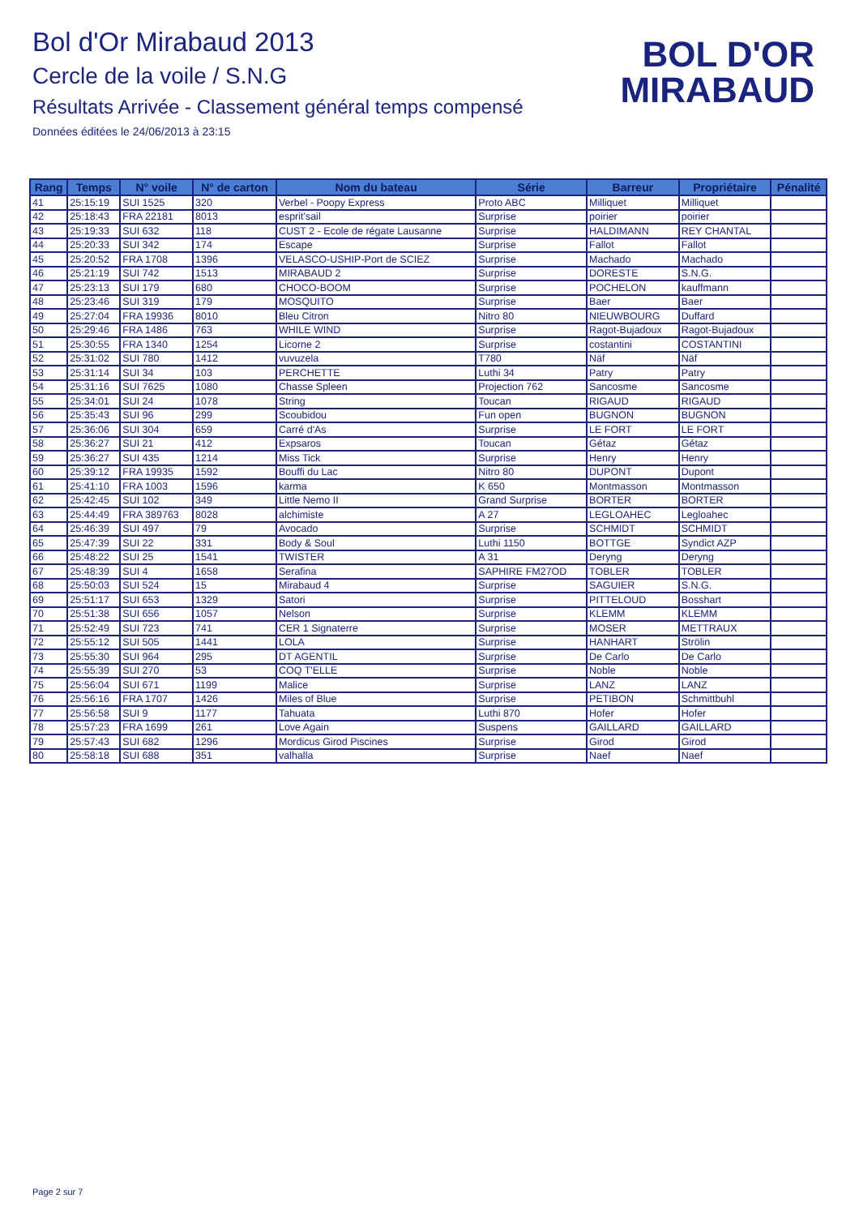Bol d'Or Mirabaud 2013
Cercle de la voile / S.N.G
Résultats Arrivée - Classement général temps compensé
Données éditées le 24/06/2013 à 23:15
BOL D'OR
MIRABAUD
| Rang | Temps | N° voile | N° de carton | Nom du bateau | Série | Barreur | Propriétaire | Pénalité |
| --- | --- | --- | --- | --- | --- | --- | --- | --- |
| 41 | 25:15:19 | SUI 1525 | 320 | Verbel - Poopy Express | Proto ABC | Milliquet | Milliquet | |
| 42 | 25:18:43 | FRA 22181 | 8013 | esprit'sail | Surprise | poirier | poirier | |
| 43 | 25:19:33 | SUI 632 | 118 | CUST 2 - Ecole de régate Lausanne | Surprise | HALDIMANN | REY CHANTAL | |
| 44 | 25:20:33 | SUI 342 | 174 | Escape | Surprise | Fallot | Fallot | |
| 45 | 25:20:52 | FRA 1708 | 1396 | VELASCO-USHIP-Port de SCIEZ | Surprise | Machado | Machado | |
| 46 | 25:21:19 | SUI 742 | 1513 | MIRABAUD 2 | Surprise | DORESTE | S.N.G. | |
| 47 | 25:23:13 | SUI 179 | 680 | CHOCO-BOOM | Surprise | POCHELON | kauffmann | |
| 48 | 25:23:46 | SUI 319 | 179 | MOSQUITO | Surprise | Baer | Baer | |
| 49 | 25:27:04 | FRA 19936 | 8010 | Bleu Citron | Nitro 80 | NIEUWBOURG | Duffard | |
| 50 | 25:29:46 | FRA 1486 | 763 | WHILE WIND | Surprise | Ragot-Bujadoux | Ragot-Bujadoux | |
| 51 | 25:30:55 | FRA 1340 | 1254 | Licorne 2 | Surprise | costantini | COSTANTINI | |
| 52 | 25:31:02 | SUI 780 | 1412 | vuvuzela | T780 | Näf | Näf | |
| 53 | 25:31:14 | SUI 34 | 103 | PERCHETTE | Luthi 34 | Patry | Patry | |
| 54 | 25:31:16 | SUI 7625 | 1080 | Chasse Spleen | Projection 762 | Sancosme | Sancosme | |
| 55 | 25:34:01 | SUI 24 | 1078 | String | Toucan | RIGAUD | RIGAUD | |
| 56 | 25:35:43 | SUI 96 | 299 | Scoubidou | Fun open | BUGNON | BUGNON | |
| 57 | 25:36:06 | SUI 304 | 659 | Carré d'As | Surprise | LE FORT | LE FORT | |
| 58 | 25:36:27 | SUI 21 | 412 | Expsaros | Toucan | Gétaz | Gétaz | |
| 59 | 25:36:27 | SUI 435 | 1214 | Miss Tick | Surprise | Henry | Henry | |
| 60 | 25:39:12 | FRA 19935 | 1592 | Bouffi du Lac | Nitro 80 | DUPONT | Dupont | |
| 61 | 25:41:10 | FRA 1003 | 1596 | karma | K 650 | Montmasson | Montmasson | |
| 62 | 25:42:45 | SUI 102 | 349 | Little Nemo II | Grand Surprise | BORTER | BORTER | |
| 63 | 25:44:49 | FRA 389763 | 8028 | alchimiste | A 27 | LEGLOAHEC | Legloahec | |
| 64 | 25:46:39 | SUI 497 | 79 | Avocado | Surprise | SCHMIDT | SCHMIDT | |
| 65 | 25:47:39 | SUI 22 | 331 | Body & Soul | Luthi 1150 | BOTTGE | Syndict AZP | |
| 66 | 25:48:22 | SUI 25 | 1541 | TWISTER | A 31 | Deryng | Deryng | |
| 67 | 25:48:39 | SUI 4 | 1658 | Serafina | SAPHIRE FM27OD | TOBLER | TOBLER | |
| 68 | 25:50:03 | SUI 524 | 15 | Mirabaud 4 | Surprise | SAGUIER | S.N.G. | |
| 69 | 25:51:17 | SUI 653 | 1329 | Satori | Surprise | PITTELOUD | Bosshart | |
| 70 | 25:51:38 | SUI 656 | 1057 | Nelson | Surprise | KLEMM | KLEMM | |
| 71 | 25:52:49 | SUI 723 | 741 | CER 1 Signaterre | Surprise | MOSER | METTRAUX | |
| 72 | 25:55:12 | SUI 505 | 1441 | LOLA | Surprise | HANHART | Strölin | |
| 73 | 25:55:30 | SUI 964 | 295 | DT AGENTIL | Surprise | De Carlo | De Carlo | |
| 74 | 25:55:39 | SUI 270 | 53 | COQ T'ELLE | Surprise | Noble | Noble | |
| 75 | 25:56:04 | SUI 671 | 1199 | Malice | Surprise | LANZ | LANZ | |
| 76 | 25:56:16 | FRA 1707 | 1426 | Miles of Blue | Surprise | PETIBON | Schmittbuhl | |
| 77 | 25:56:58 | SUI 9 | 1177 | Tahuata | Luthi 870 | Hofer | Hofer | |
| 78 | 25:57:23 | FRA 1699 | 261 | Love Again | Suspens | GAILLARD | GAILLARD | |
| 79 | 25:57:43 | SUI 682 | 1296 | Mordicus Girod Piscines | Surprise | Girod | Girod | |
| 80 | 25:58:18 | SUI 688 | 351 | valhalla | Surprise | Naef | Naef | |
Page 2 sur 7